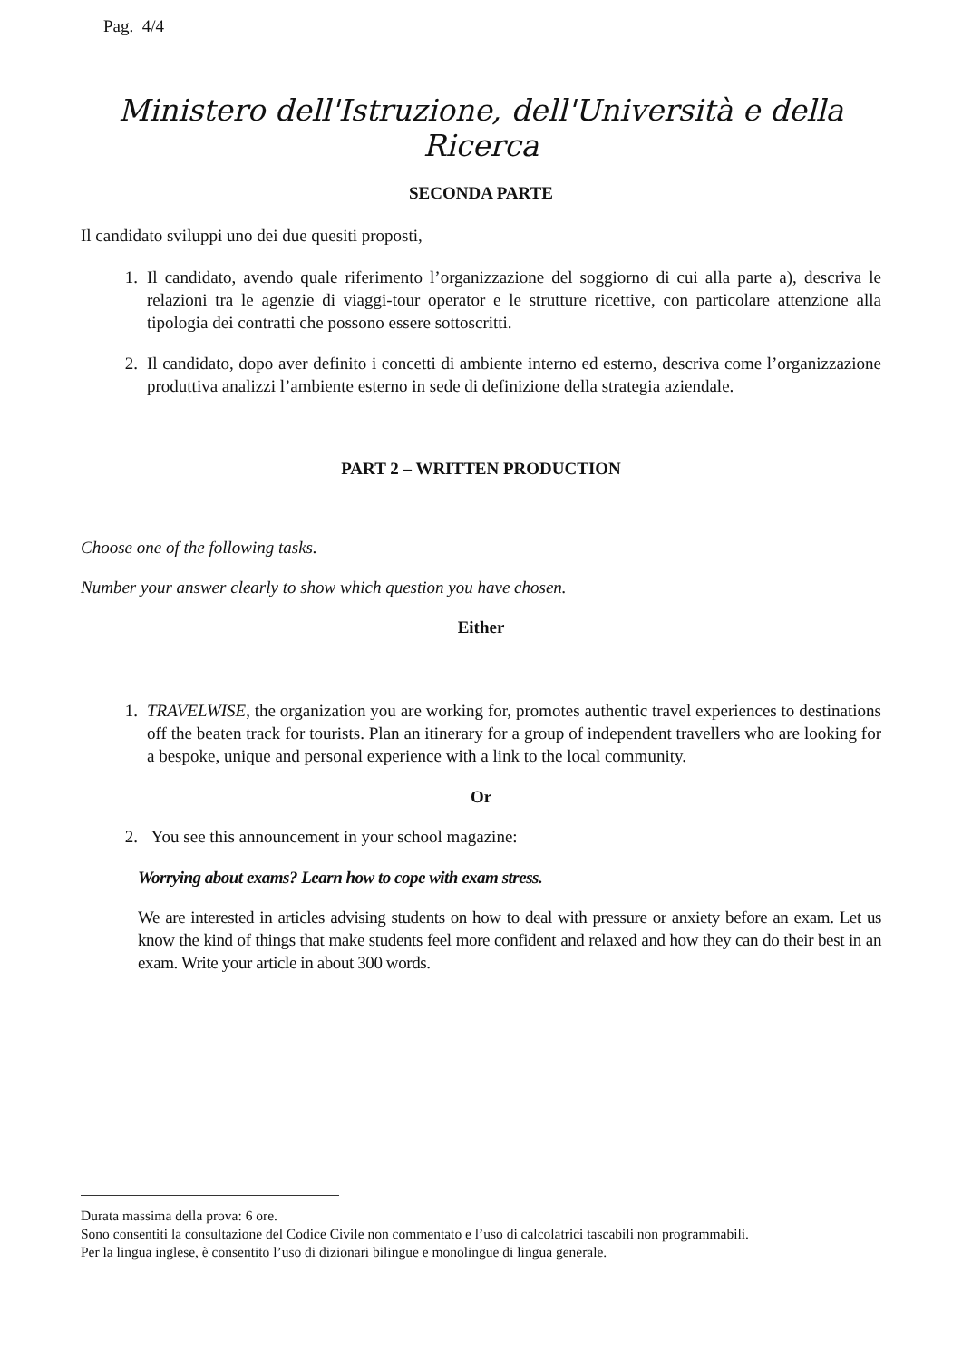Pag. 4/4
Ministero dell'Istruzione, dell'Università e della Ricerca
SECONDA PARTE
Il candidato sviluppi uno dei due quesiti proposti,
1. Il candidato, avendo quale riferimento l’organizzazione del soggiorno di cui alla parte a), descriva le relazioni tra le agenzie di viaggi-tour operator e le strutture ricettive, con particolare attenzione alla tipologia dei contratti che possono essere sottoscritti.
2. Il candidato, dopo aver definito i concetti di ambiente interno ed esterno, descriva come l’organizzazione produttiva analizzi l’ambiente esterno in sede di definizione della strategia aziendale.
PART 2 – WRITTEN PRODUCTION
Choose one of the following tasks.
Number your answer clearly to show which question you have chosen.
Either
1. TRAVELWISE, the organization you are working for, promotes authentic travel experiences to destinations off the beaten track for tourists. Plan an itinerary for a group of independent travellers who are looking for a bespoke, unique and personal experience with a link to the local community.
Or
2. You see this announcement in your school magazine:
Worrying about exams? Learn how to cope with exam stress.
We are interested in articles advising students on how to deal with pressure or anxiety before an exam. Let us know the kind of things that make students feel more confident and relaxed and how they can do their best in an exam. Write your article in about 300 words.
Durata massima della prova: 6 ore.
Sono consentiti la consultazione del Codice Civile non commentato e l’uso di calcolatrici tascabili non programmabili.
Per la lingua inglese, è consentito l’uso di dizionari bilingue e monolingue di lingua generale.